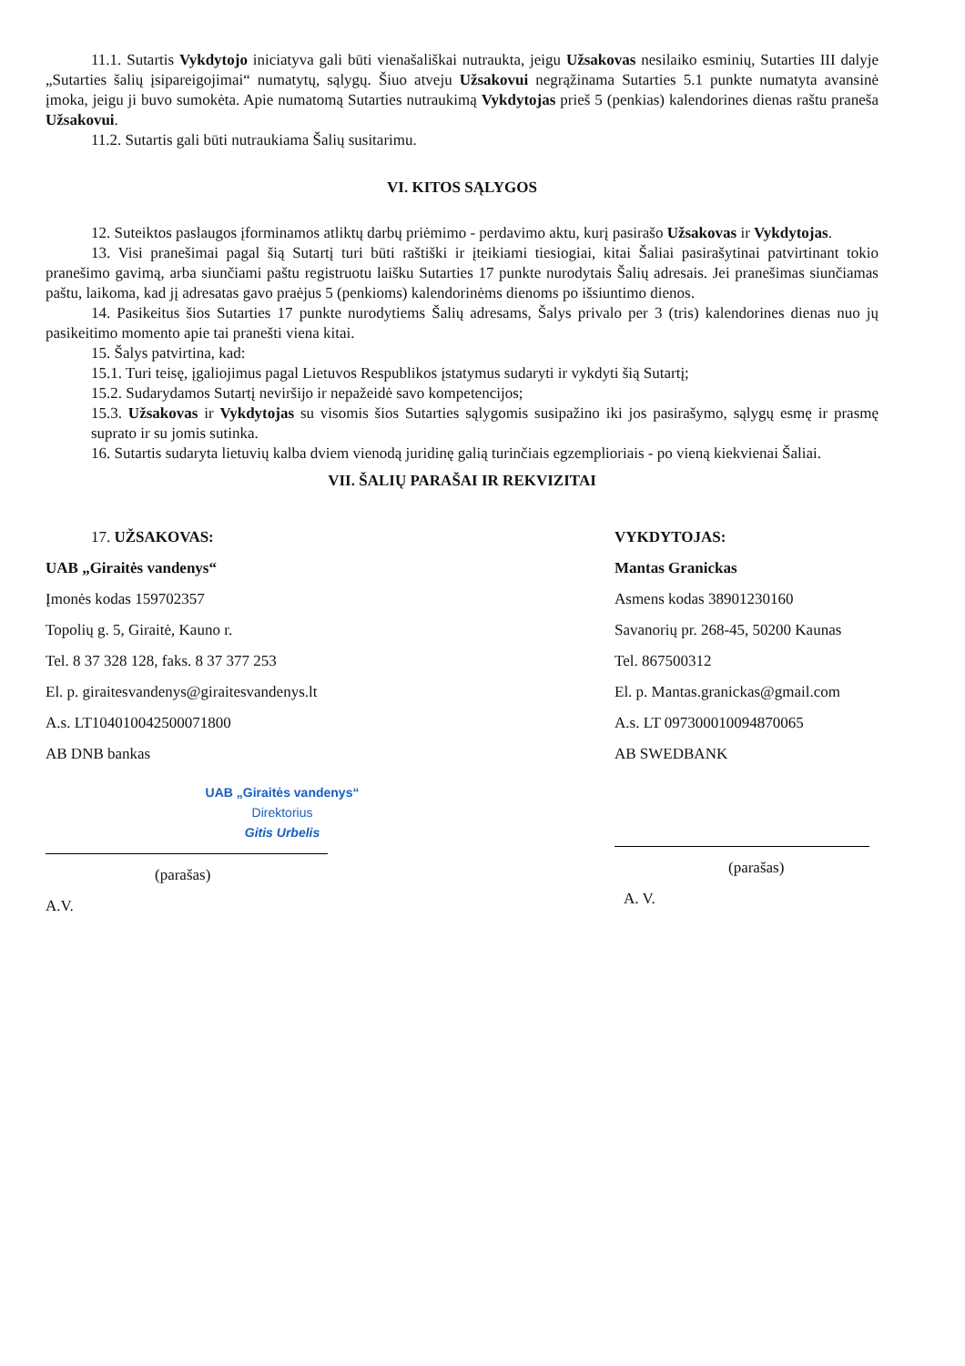11.1. Sutartis Vykdytojo iniciatyva gali būti vienašališkai nutraukta, jeigu Užsakovas nesilaiko esminių, Sutarties III dalyje „Sutarties šalių įsipareigojimai“ numatytų, sąlygų. Šiuo atveju Užsakovui negrąžinama Sutarties 5.1 punkte numatyta avansinė įmoka, jeigu ji buvo sumokėta. Apie numatomą Sutarties nutraukimą Vykdytojas prieš 5 (penkias) kalendorines dienas raštu praneša Užsakovui.
11.2. Sutartis gali būti nutraukiama Šalių susitarimu.
VI. KITOS SĄLYGOS
12. Suteiktos paslaugos įforminamos atliktų darbų priėmimo - perdavimo aktu, kurį pasirašo Užsakovas ir Vykdytojas.
13. Visi pranešimai pagal šią Sutartį turi būti raštiški ir įteikiami tiesiogiai, kitai Šaliai pasirašytinai patvirtinant tokio pranešimo gavimą, arba siunčiami paštu registruotu laišku Sutarties 17 punkte nurodytais Šalių adresais. Jei pranešimas siunčiamas paštu, laikoma, kad jį adresatas gavo praėjus 5 (penkioms) kalendorinėms dienoms po išsiuntimo dienos.
14. Pasikeitus šios Sutarties 17 punkte nurodytiems Šalių adresams, Šalys privalo per 3 (tris) kalendorines dienas nuo jų pasikeitimo momento apie tai pranešti viena kitai.
15. Šalys patvirtina, kad:
15.1. Turi teisę, įgaliojimus pagal Lietuvos Respublikos įstatymus sudaryti ir vykdyti šią Sutartį;
15.2. Sudarydamos Sutartį neviršijo ir nepažeidė savo kompetencijos;
15.3. Užsakovas ir Vykdytojas su visomis šios Sutarties sąlygomis susipažino iki jos pasirašymo, sąlygų esmę ir prasmę suprato ir su jomis sutinka.
16. Sutartis sudaryta lietuvių kalba dviem vienodą juridinę galią turinčiais egzemplioriais - po vieną kiekvienai Šaliai.
VII. ŠALIŲ PARAŠAI IR REKVIZITAI
17. UŽSAKOVAS:
UAB „Giraitės vandenys“
Įmonės kodas 159702357
Topolių g. 5, Giraitė, Kauno r.
Tel. 8 37 328 128, faks. 8 37 377 253
El. p. giraitesvandenys@giraitesvandenys.lt
A.s. LT104010042500071800
AB DNB bankas
UAB „Giraitės vandenys“
Direktorius
Gitis Urbelis
(parašas)
A.V.
VYKDYTOJAS:
Mantas Granickas
Asmens kodas 38901230160
Savanorių pr. 268-45, 50200 Kaunas
Tel. 867500312
El. p. Mantas.granickas@gmail.com
A.s. LT 097300010094870065
AB SWEDBANK
(parašas)
A. V.